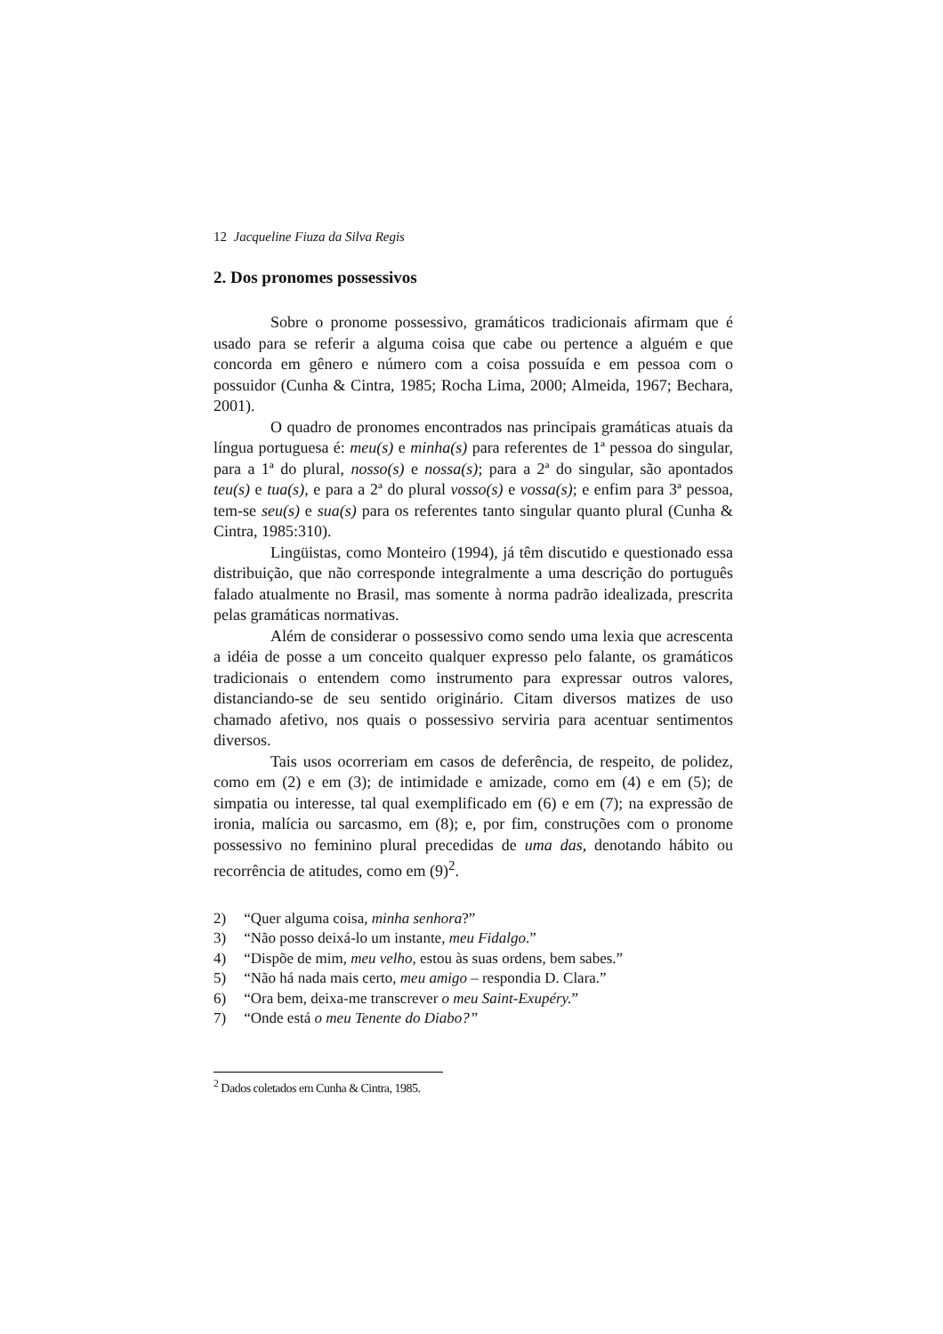12 Jacqueline Fiuza da Silva Regis
2. Dos pronomes possessivos
Sobre o pronome possessivo, gramáticos tradicionais afirmam que é usado para se referir a alguma coisa que cabe ou pertence a alguém e que concorda em gênero e número com a coisa possuída e em pessoa com o possuidor (Cunha & Cintra, 1985; Rocha Lima, 2000; Almeida, 1967; Bechara, 2001).
O quadro de pronomes encontrados nas principais gramáticas atuais da língua portuguesa é: meu(s) e minha(s) para referentes de 1ª pessoa do singular, para a 1ª do plural, nosso(s) e nossa(s); para a 2ª do singular, são apontados teu(s) e tua(s), e para a 2ª do plural vosso(s) e vossa(s); e enfim para 3ª pessoa, tem-se seu(s) e sua(s) para os referentes tanto singular quanto plural (Cunha & Cintra, 1985:310).
Lingüistas, como Monteiro (1994), já têm discutido e questionado essa distribuição, que não corresponde integralmente a uma descrição do português falado atualmente no Brasil, mas somente à norma padrão idealizada, prescrita pelas gramáticas normativas.
Além de considerar o possessivo como sendo uma lexia que acrescenta a idéia de posse a um conceito qualquer expresso pelo falante, os gramáticos tradicionais o entendem como instrumento para expressar outros valores, distanciando-se de seu sentido originário. Citam diversos matizes de uso chamado afetivo, nos quais o possessivo serviria para acentuar sentimentos diversos.
Tais usos ocorreriam em casos de deferência, de respeito, de polidez, como em (2) e em (3); de intimidade e amizade, como em (4) e em (5); de simpatia ou interesse, tal qual exemplificado em (6) e em (7); na expressão de ironia, malícia ou sarcasmo, em (8); e, por fim, construções com o pronome possessivo no feminino plural precedidas de uma das, denotando hábito ou recorrência de atitudes, como em (9)<sup>2</sup>.
2) “Quer alguma coisa, minha senhora?”
3) “Não posso deixá-lo um instante, meu Fidalgo.”
4) “Dispõe de mim, meu velho, estou às suas ordens, bem sabes.”
5) “Não há nada mais certo, meu amigo – respondia D. Clara.”
6) “Ora bem, deixa-me transcrever o meu Saint-Exupéry.”
7) “Onde está o meu Tenente do Diabo?”
<sup>2</sup> Dados coletados em Cunha & Cintra, 1985.